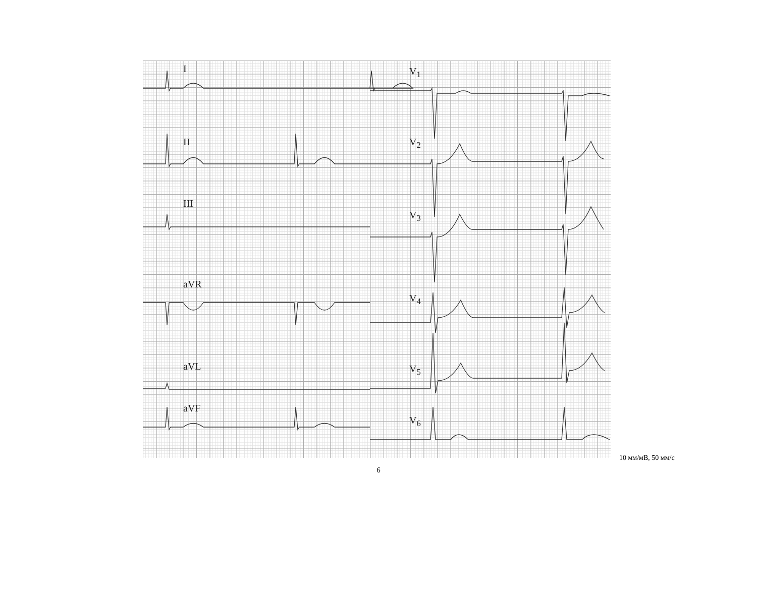I
II
III
aVR
aVL
aVF
V<sub>1</sub>
V<sub>2</sub>
V<sub>3</sub>
V<sub>4</sub>
V<sub>5</sub>
V<sub>6</sub>
10 мм/мВ, 50 мм/с
6